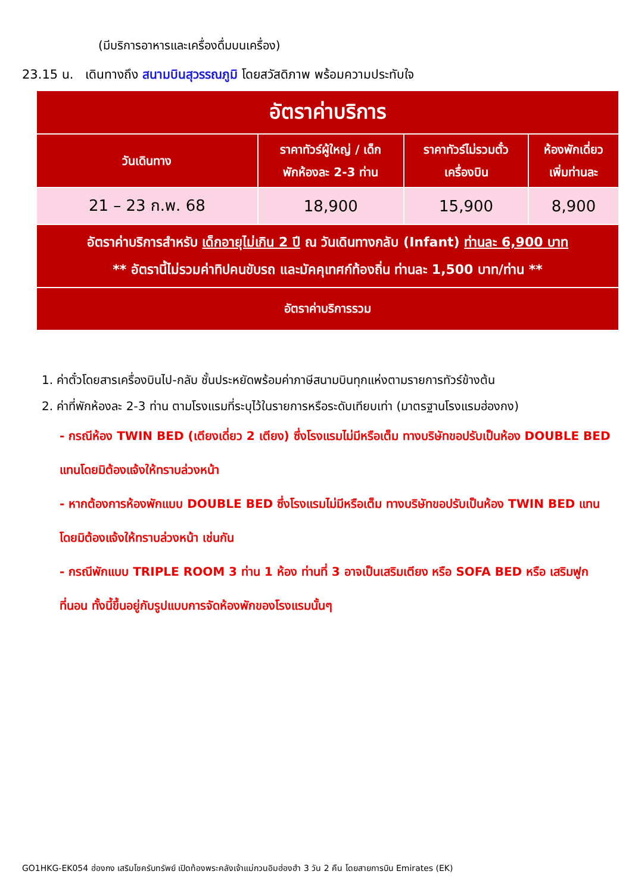(มีบริการอาหารและเครื่องดื่มบนเครื่อง)
23.15 น. เดินทางถึง สนามบินสุวรรณภูมิ โดยสวัสดิภาพ พร้อมความประทับใจ
| อัตราค่าบริการ | | | |
| วันเดินทาง | ราคาทัวร์ผู้ใหญ่ / เด็ก พักห้องละ 2-3 ท่าน | ราคาทัวร์ไม่รวมตั๋ว เครื่องบิน | ห้องพักเดี่ยว เพิ่มท่านละ |
| 21 – 23 ก.พ. 68 | 18,900 | 15,900 | 8,900 |
| อัตราค่าบริการสำหรับ เด็กอายุไม่เกิน 2 ปี ณ วันเดินทางกลับ (Infant) ท่านละ 6,900 บาท ** อัตรานี้ไม่รวมค่าทิปคนขับรถ และมัคคุเทศก์ท้องถิ่น ท่านละ 1,500 บาท/ท่าน ** | | | |
| อัตราค่าบริการรวม | | | |
1. ค่าตั๋วโดยสารเครื่องบินไป-กลับ ชั้นประหยัดพร้อมค่าภาษีสนามบินทุกแห่งตามรายการทัวร์ข้างต้น
2. ค่าที่พักห้องละ 2-3 ท่าน ตามโรงแรมที่ระบุไว้ในรายการหรือระดับเทียบเท่า (มาตรฐานโรงแรมฮ่องกง)
- กรณีห้อง TWIN BED (เตียงเดี่ยว 2 เตียง) ซึ่งโรงแรมไม่มีหรือเต็ม ทางบริษัทขอปรับเป็นห้อง DOUBLE BED แทนโดยมิต้องแจ้งให้ทราบล่วงหน้า
- หากต้องการห้องพักแบบ DOUBLE BED ซึ่งโรงแรมไม่มีหรือเต็ม ทางบริษัทขอปรับเป็นห้อง TWIN BED แทนโดยมิต้องแจ้งให้ทราบล่วงหน้า เช่นกัน
- กรณีพักแบบ TRIPLE ROOM 3 ท่าน 1 ห้อง ท่านที่ 3 อาจเป็นเสริมเตียง หรือ SOFA BED หรือ เสริมฟูกที่นอน ทั้งนี้ขึ้นอยู่กับรูปแบบการจัดห้องพักของโรงแรมนั้นๆ
GO1HKG-EK054 ฮ่องกง เสริมโชครับทรัพย์ เปิดท้องพระคลังเจ้าแม่กวนอิมฮ่องฮำ 3 วัน 2 คืน โดยสายการบิน Emirates (EK)